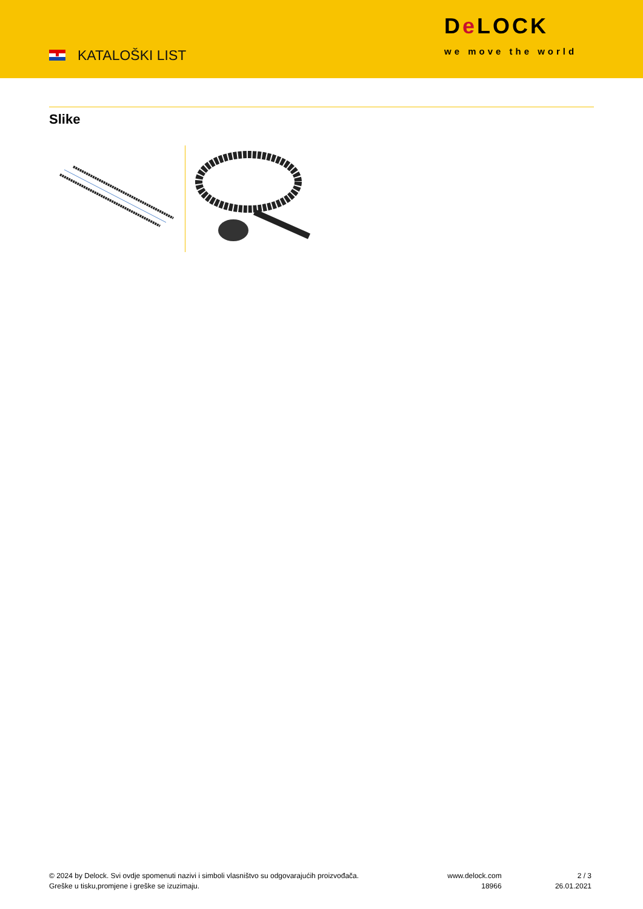KATALOŠKI LIST
De LOCK
we move the world
Slike
© 2024 by Delock. Svi ovdje spomenuti nazivi i simboli vlasništvo su odgovarajućih proizvođača.
Greške u tisku,promjene i greške se izuzimaju.
www.delock.com
18966
2 / 3
26.01.2021